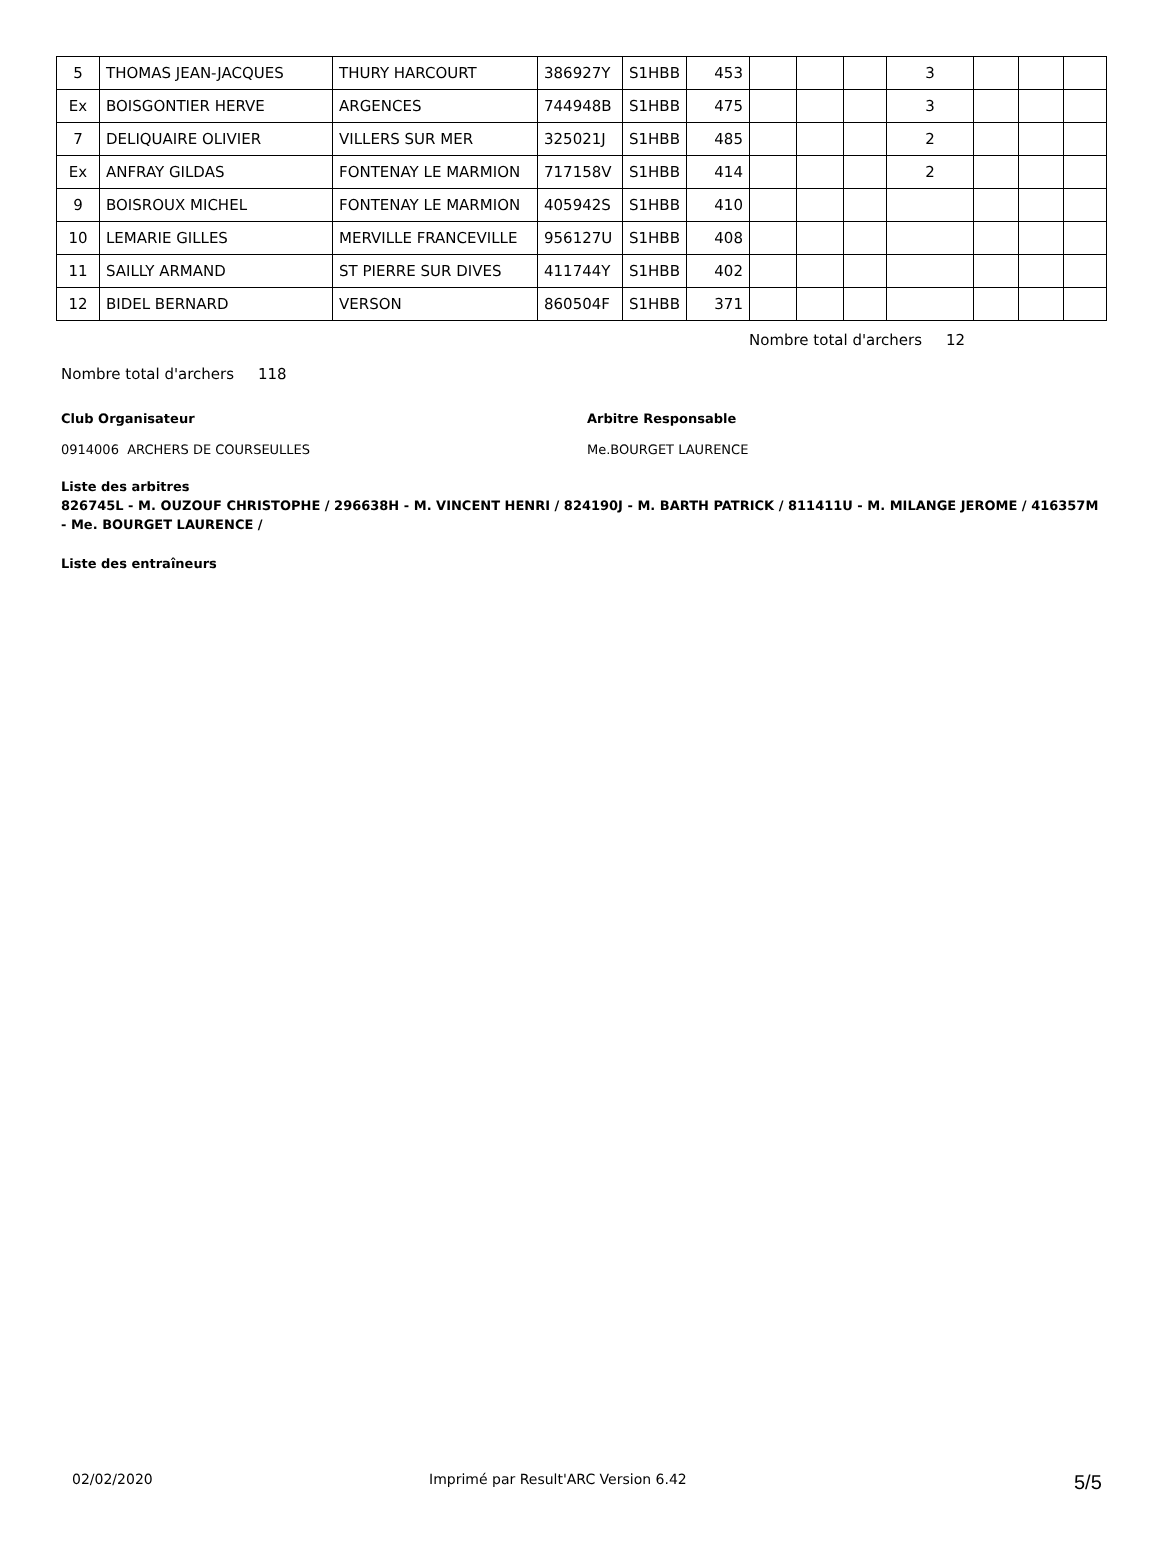| 5 | THOMAS JEAN-JACQUES | THURY HARCOURT | 386927Y | S1HBB | 453 | | | | 3 | | | |
| Ex | BOISGONTIER HERVE | ARGENCES | 744948B | S1HBB | 475 | | | | 3 | | | |
| 7 | DELIQUAIRE OLIVIER | VILLERS SUR MER | 325021J | S1HBB | 485 | | | | 2 | | | |
| Ex | ANFRAY GILDAS | FONTENAY LE MARMION | 717158V | S1HBB | 414 | | | | 2 | | | |
| 9 | BOISROUX MICHEL | FONTENAY LE MARMION | 405942S | S1HBB | 410 | | | | | | | |
| 10 | LEMARIE GILLES | MERVILLE FRANCEVILLE | 956127U | S1HBB | 408 | | | | | | | |
| 11 | SAILLY ARMAND | ST PIERRE SUR DIVES | 411744Y | S1HBB | 402 | | | | | | | |
| 12 | BIDEL BERNARD | VERSON | 860504F | S1HBB | 371 | | | | | | | |
Nombre total d'archers 12
Nombre total d'archers 118
Club Organisateur Arbitre Responsable
0914006 ARCHERS DE COURSEULLES Me.BOURGET LAURENCE
Liste des arbitres
826745L - M. OUZOUF CHRISTOPHE / 296638H - M. VINCENT HENRI / 824190J - M. BARTH PATRICK / 811411U - M. MILANGE JEROME / 416357M - Me. BOURGET LAURENCE /
Liste des entraîneurs
02/02/2020 Imprimé par Result'ARC Version 6.42 5/5